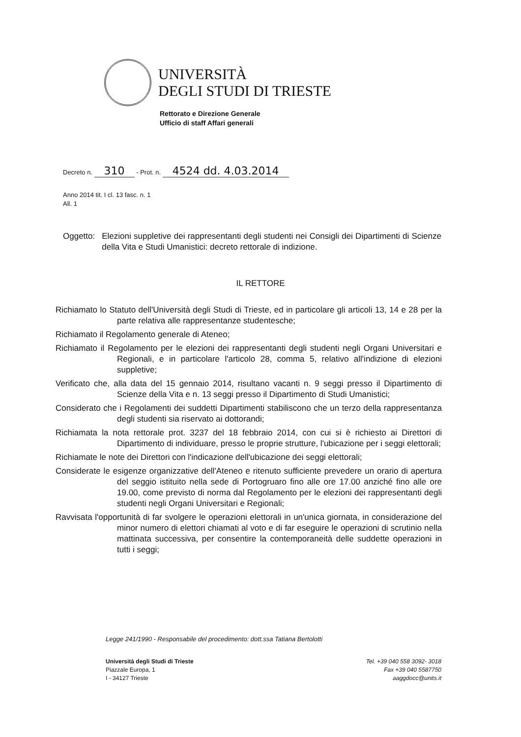UNIVERSITÀ
DEGLI STUDI DI TRIESTE
Rettorato e Direzione Generale
Ufficio di staff Affari generali
Decreto n. 310 - Prot. n. 4524 dd. 4.03.2014
Anno 2014 tit. I cl. 13 fasc. n. 1
All. 1
Oggetto: Elezioni suppletive dei rappresentanti degli studenti nei Consigli dei Dipartimenti di Scienze della Vita e Studi Umanistici: decreto rettorale di indizione.
IL RETTORE
Richiamato lo Statuto dell'Università degli Studi di Trieste, ed in particolare gli articoli 13, 14 e 28 per la parte relativa alle rappresentanze studentesche;
Richiamato il Regolamento generale di Ateneo;
Richiamato il Regolamento per le elezioni dei rappresentanti degli studenti negli Organi Universitari e Regionali, e in particolare l'articolo 28, comma 5, relativo all'indizione di elezioni suppletive;
Verificato che, alla data del 15 gennaio 2014, risultano vacanti n. 9 seggi presso il Dipartimento di Scienze della Vita e n. 13 seggi presso il Dipartimento di Studi Umanistici;
Considerato che i Regolamenti dei suddetti Dipartimenti stabiliscono che un terzo della rappresentanza degli studenti sia riservato ai dottorandi;
Richiamata la nota rettorale prot. 3237 del 18 febbraio 2014, con cui si è richiesto ai Direttori di Dipartimento di individuare, presso le proprie strutture, l'ubicazione per i seggi elettorali;
Richiamate le note dei Direttori con l'indicazione dell'ubicazione dei seggi elettorali;
Considerate le esigenze organizzative dell'Ateneo e ritenuto sufficiente prevedere un orario di apertura del seggio istituito nella sede di Portogruaro fino alle ore 17.00 anziché fino alle ore 19.00, come previsto di norma dal Regolamento per le elezioni dei rappresentanti degli studenti negli Organi Universitari e Regionali;
Ravvisata l'opportunità di far svolgere le operazioni elettorali in un'unica giornata, in considerazione del minor numero di elettori chiamati al voto e di far eseguire le operazioni di scrutinio nella mattinata successiva, per consentire la contemporaneità delle suddette operazioni in tutti i seggi;
Legge 241/1990 - Responsabile del procedimento: dott.ssa Tatiana Bertolotti
Università degli Studi di Trieste
Piazzale Europa, 1
I - 34127 Trieste
Tel. +39 040 558 3092- 3018
Fax +39 040 5587750
aaggdocc@units.it